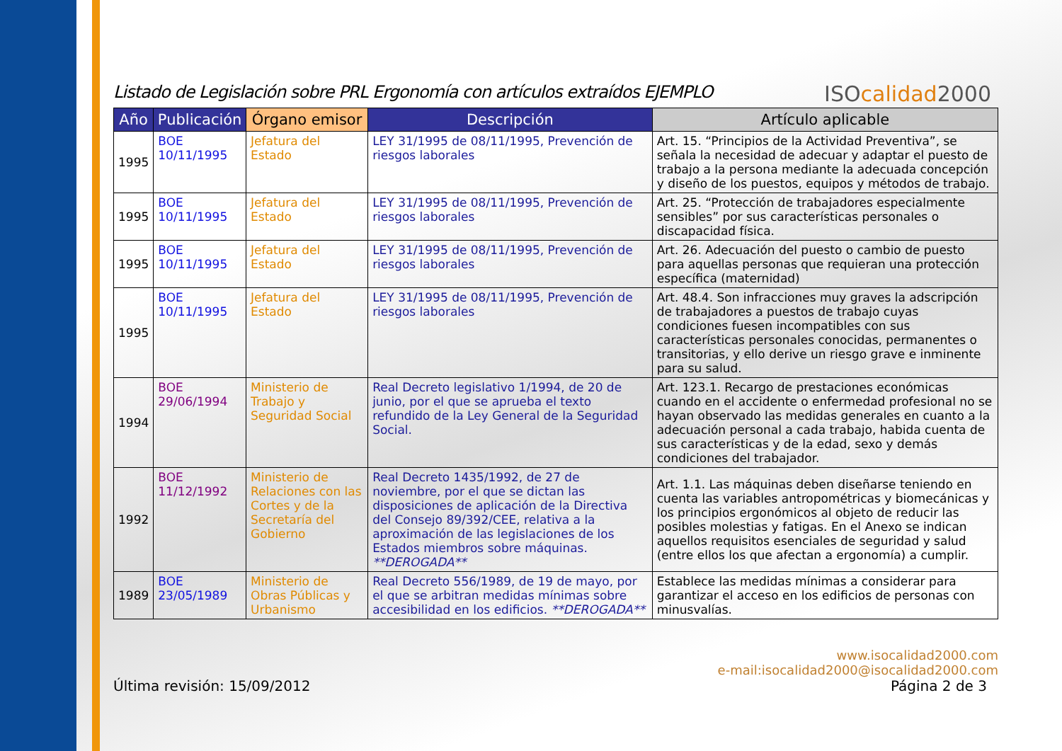Listado de Legislación sobre PRL Ergonomía con artículos extraídos EJEMPLO
ISOcalidad2000
| Año | Publicación | Órgano emisor | Descripción | Artículo aplicable |
| --- | --- | --- | --- | --- |
| 1995 | BOE 10/11/1995 | Jefatura del Estado | LEY 31/1995 de 08/11/1995, Prevención de riesgos laborales | Art. 15. “Principios de la Actividad Preventiva”, se señala la necesidad de adecuar y adaptar el puesto de trabajo a la persona mediante la adecuada concepción y diseño de los puestos, equipos y métodos de trabajo. |
| 1995 | BOE 10/11/1995 | Jefatura del Estado | LEY 31/1995 de 08/11/1995, Prevención de riesgos laborales | Art. 25. “Protección de trabajadores especialmente sensibles” por sus características personales o discapacidad física. |
| 1995 | BOE 10/11/1995 | Jefatura del Estado | LEY 31/1995 de 08/11/1995, Prevención de riesgos laborales | Art. 26. Adecuación del puesto o cambio de puesto para aquellas personas que requieran una protección específica (maternidad) |
| 1995 | BOE 10/11/1995 | Jefatura del Estado | LEY 31/1995 de 08/11/1995, Prevención de riesgos laborales | Art. 48.4. Son infracciones muy graves la adscripción de trabajadores a puestos de trabajo cuyas condiciones fuesen incompatibles con sus características personales conocidas, permanentes o transitorias, y ello derive un riesgo grave e inminente para su salud. |
| 1994 | BOE 29/06/1994 | Ministerio de Trabajo y Seguridad Social | Real Decreto legislativo 1/1994, de 20 de junio, por el que se aprueba el texto refundido de la Ley General de la Seguridad Social. | Art. 123.1. Recargo de prestaciones económicas cuando en el accidente o enfermedad profesional no se hayan observado las medidas generales en cuanto a la adecuación personal a cada trabajo, habida cuenta de sus características y de la edad, sexo y demás condiciones del trabajador. |
| 1992 | BOE 11/12/1992 | Ministerio de Relaciones con las Cortes y de la Secretaría del Gobierno | Real Decreto 1435/1992, de 27 de noviembre, por el que se dictan las disposiciones de aplicación de la Directiva del Consejo 89/392/CEE, relativa a la aproximación de las legislaciones de los Estados miembros sobre máquinas. **DEROGADA** | Art. 1.1. Las máquinas deben diseñarse teniendo en cuenta las variables antropométricas y biomecánicas y los principios ergonómicos al objeto de reducir las posibles molestias y fatigas. En el Anexo se indican aquellos requisitos esenciales de seguridad y salud (entre ellos los que afectan a ergonomía) a cumplir. |
| 1989 | BOE 23/05/1989 | Ministerio de Obras Públicas y Urbanismo | Real Decreto 556/1989, de 19 de mayo, por el que se arbitran medidas mínimas sobre accesibilidad en los edificios. **DEROGADA** | Establece las medidas mínimas a considerar para garantizar el acceso en los edificios de personas con minusvalías. |
Última revisión: 15/09/2012 www.isocalidad2000.com
e-mail:isocalidad2000@isocalidad2000.com
Página 2 de 3